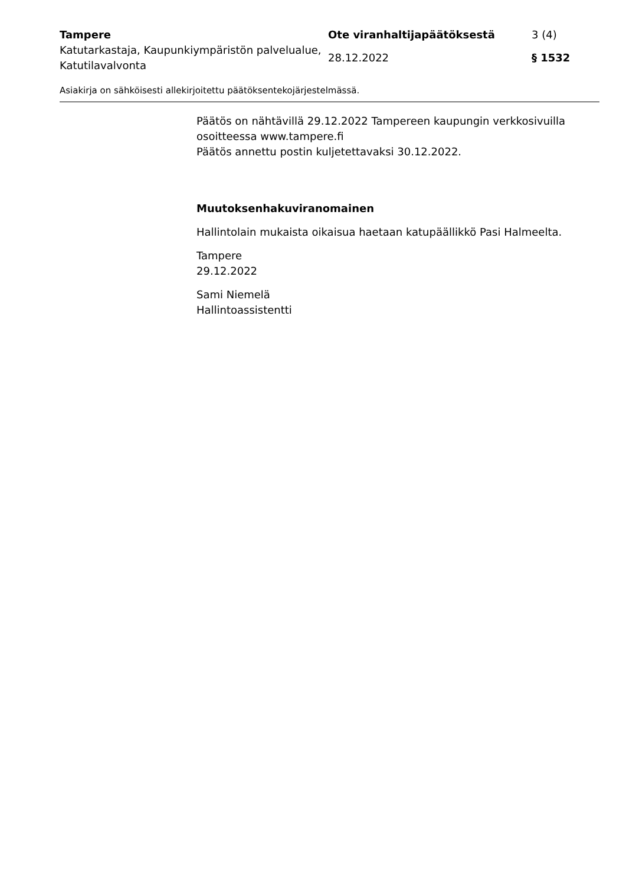| Tampere | Ote viranhaltijapäätöksestä | 3 (4) |
| Katutarkastaja, Kaupunkiympäristön palvelualue, Katutilavalvonta | 28.12.2022 | § 1532 |
Asiakirja on sähköisesti allekirjoitettu päätöksentekojärjestelmässä.
Päätös on nähtävillä 29.12.2022 Tampereen kaupungin verkkosivuilla osoitteessa www.tampere.fi
Päätös annettu postin kuljetettavaksi 30.12.2022.
Muutoksenhakuviranomainen
Hallintolain mukaista oikaisua haetaan katupäällikkö Pasi Halmeelta.
Tampere
29.12.2022
Sami Niemelä
Hallintoassistentti